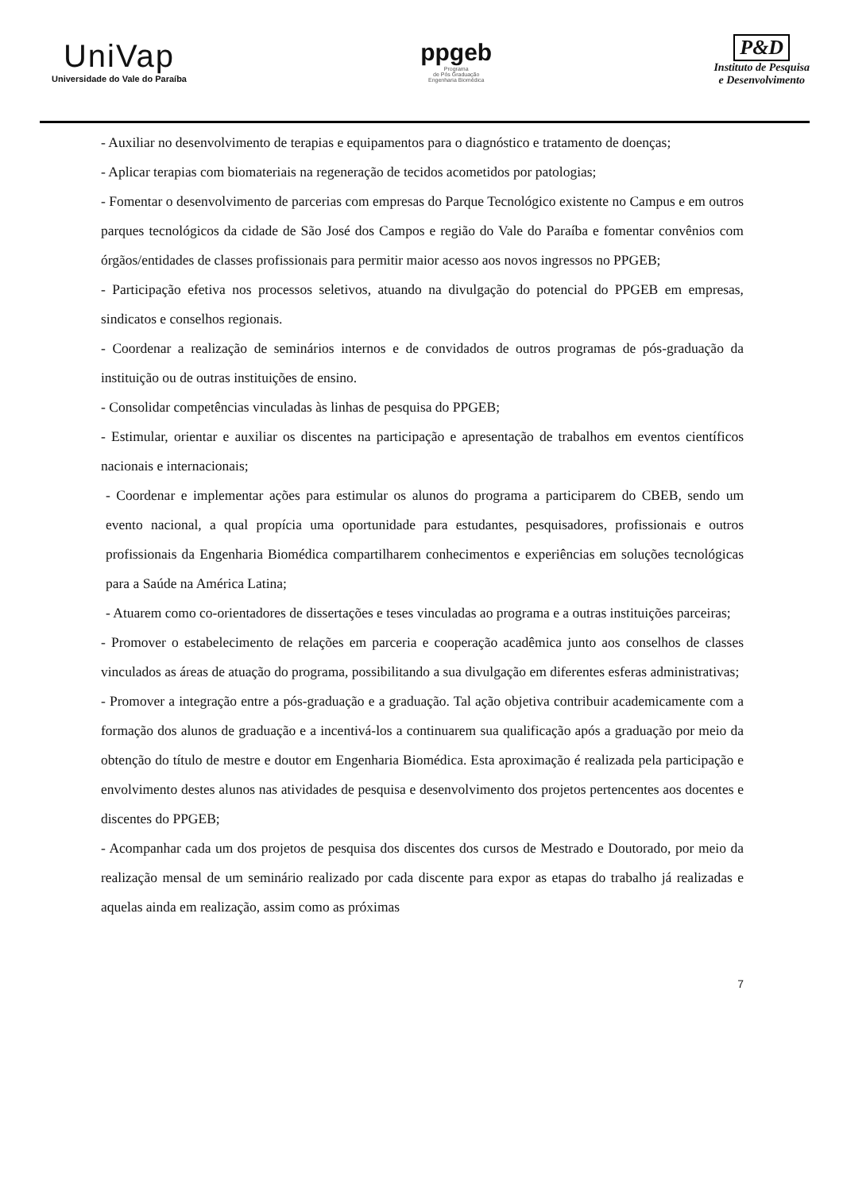UniVap
Universidade do Vale do Paraíba
ppgeb
Programa
de Pós Graduação
Engenharia Biomédica
P&D
Instituto de Pesquisa
e Desenvolvimento
- Auxiliar no desenvolvimento de terapias e equipamentos para o diagnóstico e tratamento de doenças;
- Aplicar terapias com biomateriais na regeneração de tecidos acometidos por patologias;
- Fomentar o desenvolvimento de parcerias com empresas do Parque Tecnológico existente no Campus e em outros parques tecnológicos da cidade de São José dos Campos e região do Vale do Paraíba e fomentar convênios com órgãos/entidades de classes profissionais para permitir maior acesso aos novos ingressos no PPGEB;
- Participação efetiva nos processos seletivos, atuando na divulgação do potencial do PPGEB em empresas, sindicatos e conselhos regionais.
- Coordenar a realização de seminários internos e de convidados de outros programas de pós-graduação da instituição ou de outras instituições de ensino.
- Consolidar competências vinculadas às linhas de pesquisa do PPGEB;
- Estimular, orientar e auxiliar os discentes na participação e apresentação de trabalhos em eventos científicos nacionais e internacionais;
- Coordenar e implementar ações para estimular os alunos do programa a participarem do CBEB, sendo um evento nacional, a qual propícia uma oportunidade para estudantes, pesquisadores, profissionais e outros profissionais da Engenharia Biomédica compartilharem conhecimentos e experiências em soluções tecnológicas para a Saúde na América Latina;
- Atuarem como co-orientadores de dissertações e teses vinculadas ao programa e a outras instituições parceiras;
- Promover o estabelecimento de relações em parceria e cooperação acadêmica junto aos conselhos de classes vinculados as áreas de atuação do programa, possibilitando a sua divulgação em diferentes esferas administrativas;
- Promover a integração entre a pós-graduação e a graduação. Tal ação objetiva contribuir academicamente com a formação dos alunos de graduação e a incentivá-los a continuarem sua qualificação após a graduação por meio da obtenção do título de mestre e doutor em Engenharia Biomédica. Esta aproximação é realizada pela participação e envolvimento destes alunos nas atividades de pesquisa e desenvolvimento dos projetos pertencentes aos docentes e discentes do PPGEB;
- Acompanhar cada um dos projetos de pesquisa dos discentes dos cursos de Mestrado e Doutorado, por meio da realização mensal de um seminário realizado por cada discente para expor as etapas do trabalho já realizadas e aquelas ainda em realização, assim como as próximas
7